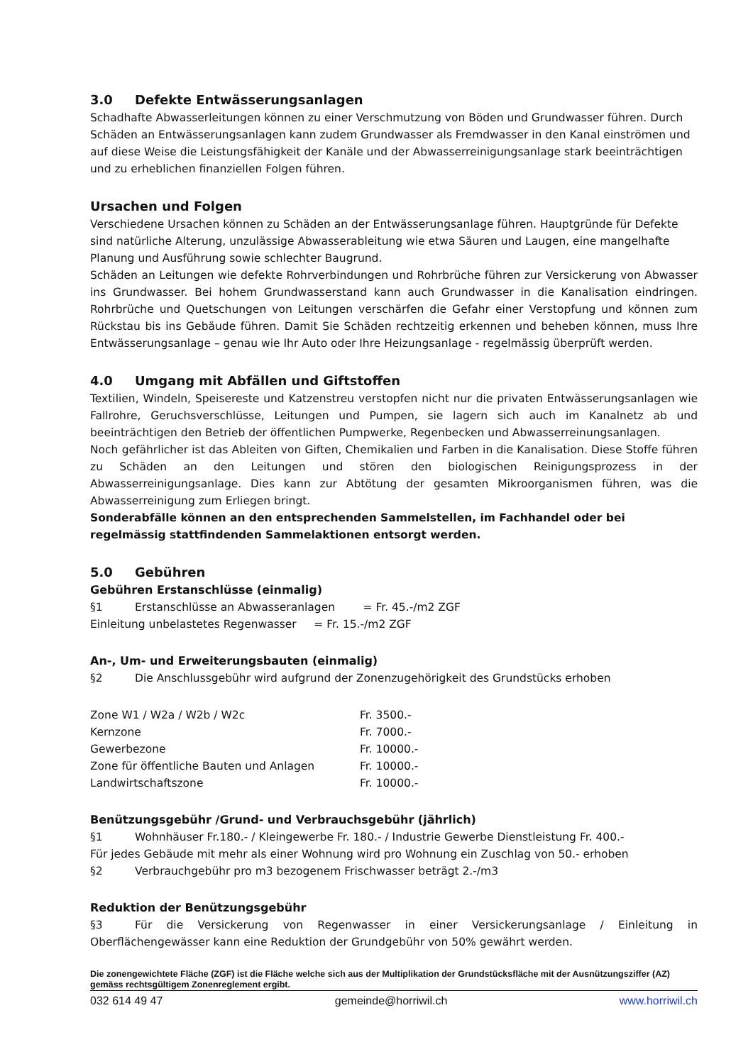3.0 Defekte Entwässerungsanlagen
Schadhafte Abwasserleitungen können zu einer Verschmutzung von Böden und Grundwasser führen. Durch Schäden an Entwässerungsanlagen kann zudem Grundwasser als Fremdwasser in den Kanal einströmen und auf diese Weise die Leistungsfähigkeit der Kanäle und der Abwasserreinigungsanlage stark beeinträchtigen und zu erheblichen finanziellen Folgen führen.
Ursachen und Folgen
Verschiedene Ursachen können zu Schäden an der Entwässerungsanlage führen. Hauptgründe für Defekte sind natürliche Alterung, unzulässige Abwasserableitung wie etwa Säuren und Laugen, eine mangelhafte Planung und Ausführung sowie schlechter Baugrund.
Schäden an Leitungen wie defekte Rohrverbindungen und Rohrbrüche führen zur Versickerung von Abwasser ins Grundwasser. Bei hohem Grundwasserstand kann auch Grundwasser in die Kanalisation eindringen. Rohrbrüche und Quetschungen von Leitungen verschärfen die Gefahr einer Verstopfung und können zum Rückstau bis ins Gebäude führen. Damit Sie Schäden rechtzeitig erkennen und beheben können, muss Ihre Entwässerungsanlage – genau wie Ihr Auto oder Ihre Heizungsanlage - regelmässig überprüft werden.
4.0 Umgang mit Abfällen und Giftstoffen
Textilien, Windeln, Speisereste und Katzenstreu verstopfen nicht nur die privaten Entwässerungsanlagen wie Fallrohre, Geruchsverschlüsse, Leitungen und Pumpen, sie lagern sich auch im Kanalnetz ab und beeinträchtigen den Betrieb der öffentlichen Pumpwerke, Regenbecken und Abwasserreinungsanlagen.
Noch gefährlicher ist das Ableiten von Giften, Chemikalien und Farben in die Kanalisation. Diese Stoffe führen zu Schäden an den Leitungen und stören den biologischen Reinigungsprozess in der Abwasserreinigungsanlage. Dies kann zur Abtötung der gesamten Mikroorganismen führen, was die Abwasserreinigung zum Erliegen bringt.
Sonderabfälle können an den entsprechenden Sammelstellen, im Fachhandel oder bei regelmässig stattfindenden Sammelaktionen entsorgt werden.
5.0 Gebühren
Gebühren Erstanschlüsse (einmalig)
§1 Erstanschlüsse an Abwasseranlagen = Fr. 45.-/m2 ZGF
Einleitung unbelastetes Regenwasser = Fr. 15.-/m2 ZGF
An-, Um- und Erweiterungsbauten (einmalig)
§2 Die Anschlussgebühr wird aufgrund der Zonenzugehörigkeit des Grundstücks erhoben
| Zone W1 / W2a / W2b / W2c | Fr. 3500.- |
| Kernzone | Fr. 7000.- |
| Gewerbezone | Fr. 10000.- |
| Zone für öffentliche Bauten und Anlagen | Fr. 10000.- |
| Landwirtschaftszone | Fr. 10000.- |
Benützungsgebühr /Grund- und Verbrauchsgebühr (jährlich)
§1 Wohnhäuser Fr.180.- / Kleingewerbe Fr. 180.- / Industrie Gewerbe Dienstleistung Fr. 400.-
Für jedes Gebäude mit mehr als einer Wohnung wird pro Wohnung ein Zuschlag von 50.- erhoben
§2 Verbrauchgebühr pro m3 bezogenem Frischwasser beträgt 2.-/m3
Reduktion der Benützungsgebühr
§3 Für die Versickerung von Regenwasser in einer Versickerungsanlage / Einleitung in Oberflächengewässer kann eine Reduktion der Grundgebühr von 50% gewährt werden.
Die zonengewichtete Fläche (ZGF) ist die Fläche welche sich aus der Multiplikation der Grundstücksfläche mit der Ausnützungsziffer (AZ) gemäss rechtsgültigem Zonenreglement ergibt.
032 614 49 47 gemeinde@horriwil.ch www.horriwil.ch